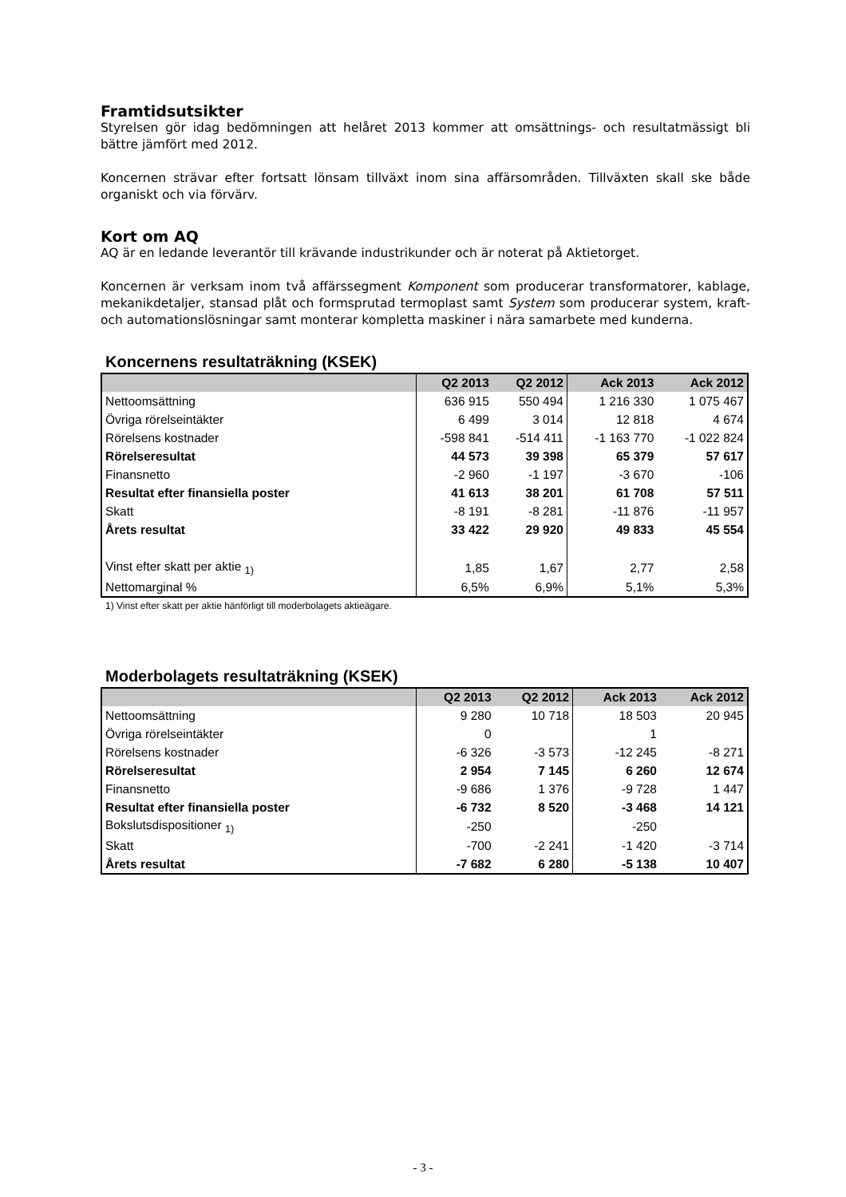Framtidsutsikter
Styrelsen gör idag bedömningen att helåret 2013 kommer att omsättnings- och resultatmässigt bli bättre jämfört med 2012.
Koncernen strävar efter fortsatt lönsam tillväxt inom sina affärsområden. Tillväxten skall ske både organiskt och via förvärv.
Kort om AQ
AQ är en ledande leverantör till krävande industrikunder och är noterat på Aktietorget.
Koncernen är verksam inom två affärssegment Komponent som producerar transformatorer, kablage, mekanikdetaljer, stansad plåt och formsprutad termoplast samt System som producerar system, kraft- och automationslösningar samt monterar kompletta maskiner i nära samarbete med kunderna.
Koncernens resultaträkning (KSEK)
| | Q2 2013 | Q2 2012 | Ack 2013 | Ack 2012 |
| --- | --- | --- | --- | --- |
| Nettoomsättning | 636 915 | 550 494 | 1 216 330 | 1 075 467 |
| Övriga rörelseintäkter | 6 499 | 3 014 | 12 818 | 4 674 |
| Rörelsens kostnader | -598 841 | -514 411 | -1 163 770 | -1 022 824 |
| Rörelseresultat | 44 573 | 39 398 | 65 379 | 57 617 |
| Finansnetto | -2 960 | -1 197 | -3 670 | -106 |
| Resultat efter finansiella poster | 41 613 | 38 201 | 61 708 | 57 511 |
| Skatt | -8 191 | -8 281 | -11 876 | -11 957 |
| Årets resultat | 33 422 | 29 920 | 49 833 | 45 554 |
| Vinst efter skatt per aktie <sub>1)</sub> | 1,85 | 1,67 | 2,77 | 2,58 |
| Nettomarginal % | 6,5% | 6,9% | 5,1% | 5,3% |
1) Vinst efter skatt per aktie hänförligt till moderbolagets aktieägare.
Moderbolagets resultaträkning (KSEK)
| | Q2 2013 | Q2 2012 | Ack 2013 | Ack 2012 |
| --- | --- | --- | --- | --- |
| Nettoomsättning | 9 280 | 10 718 | 18 503 | 20 945 |
| Övriga rörelseintäkter | 0 | | 1 | |
| Rörelsens kostnader | -6 326 | -3 573 | -12 245 | -8 271 |
| Rörelseresultat | 2 954 | 7 145 | 6 260 | 12 674 |
| Finansnetto | -9 686 | 1 376 | -9 728 | 1 447 |
| Resultat efter finansiella poster | -6 732 | 8 520 | -3 468 | 14 121 |
| Bokslutsdispositioner <sub>1)</sub> | -250 | | -250 | |
| Skatt | -700 | -2 241 | -1 420 | -3 714 |
| Årets resultat | -7 682 | 6 280 | -5 138 | 10 407 |
- 3 -